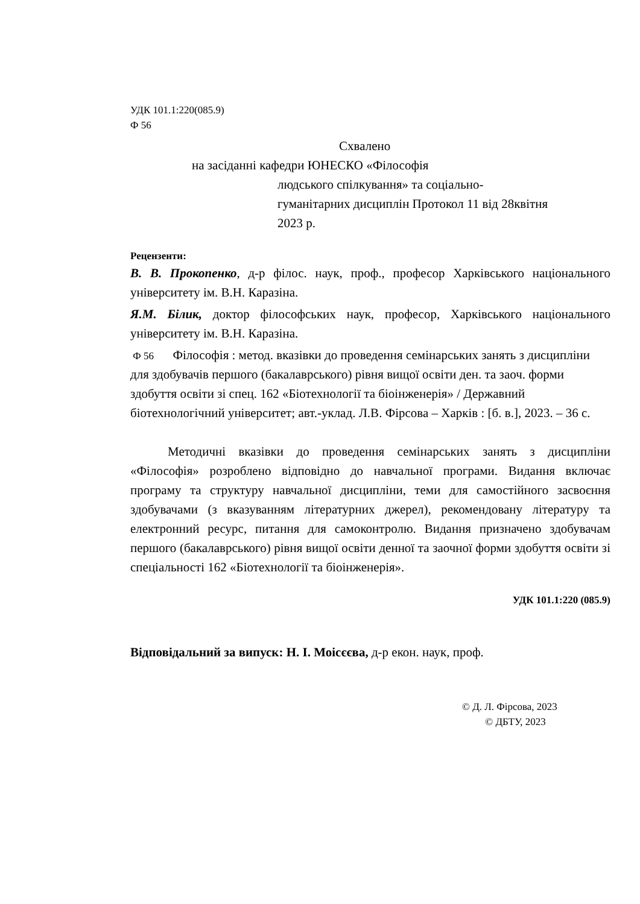УДК 101.1:220(085.9)
Ф 56
Схвалено
на засіданні кафедри ЮНЕСКО «Філософія
людського спілкування» та соціально-гуманітарних дисциплін Протокол 11 від 28квітня 2023 р.
Рецензенти:
В. В. Прокопенко, д-р філос. наук, проф., професор Харківського національного університету ім. В.Н. Каразіна.
Я.М. Білик, доктор філософських наук, професор, Харківського національного університету ім. В.Н. Каразіна.
Ф 56 Філософія : метод. вказівки до проведення семінарських занять з дисципліни для здобувачів першого (бакалаврського) рівня вищої освіти ден. та заоч. форми здобуття освіти зі спец. 162 «Біотехнології та біоінженерія» / Державний біотехнологічний університет; авт.-уклад. Л.В. Фірсова – Харків : [б. в.], 2023. – 36 с.
Методичні вказівки до проведення семінарських занять з дисципліни «Філософія» розроблено відповідно до навчальної програми. Видання включає програму та структуру навчальної дисципліни, теми для самостійного засвоєння здобувачами (з вказуванням літературних джерел), рекомендовану літературу та електронний ресурс, питання для самоконтролю. Видання призначено здобувачам першого (бакалаврського) рівня вищої освіти денної та заочної форми здобуття освіти зі спеціальності 162 «Біотехнології та біоінженерія».
УДК 101.1:220 (085.9)
Відповідальний за випуск: Н. І. Моісєєва, д-р екон. наук, проф.
© Д. Л. Фірсова, 2023
© ДБТУ, 2023